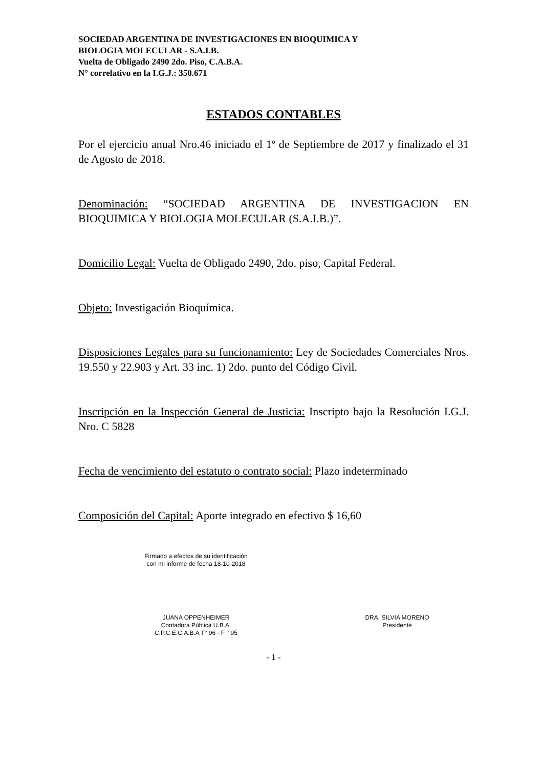SOCIEDAD ARGENTINA DE INVESTIGACIONES EN BIOQUIMICA Y
BIOLOGIA MOLECULAR - S.A.I.B.
Vuelta de Obligado 2490 2do. Piso, C.A.B.A.
N° correlativo en la I.G.J.: 350.671
ESTADOS CONTABLES
Por el ejercicio anual Nro.46 iniciado el 1º de Septiembre de 2017 y finalizado el 31 de Agosto de 2018.
Denominación: “SOCIEDAD ARGENTINA DE INVESTIGACION EN BIOQUIMICA Y BIOLOGIA MOLECULAR (S.A.I.B.)”.
Domicilio Legal: Vuelta de Obligado 2490, 2do. piso, Capital Federal.
Objeto: Investigación Bioquímica.
Disposiciones Legales para su funcionamiento: Ley de Sociedades Comerciales Nros. 19.550 y 22.903 y Art. 33 inc. 1) 2do. punto del Código Civil.
Inscripción en la Inspección General de Justicia: Inscripto bajo la Resolución I.G.J. Nro. C 5828
Fecha de vencimiento del estatuto o contrato social: Plazo indeterminado
Composición del Capital: Aporte integrado en efectivo $ 16,60
Firmado a efectos de su identificación
con mi informe de fecha 18-10-2018
JUANA OPPENHEIMER
Contadora Pública U.B.A.
C.P.C.E.C.A.B.A T° 96 - F ° 95
DRA. SILVIA MORENO
Presidente
- 1 -